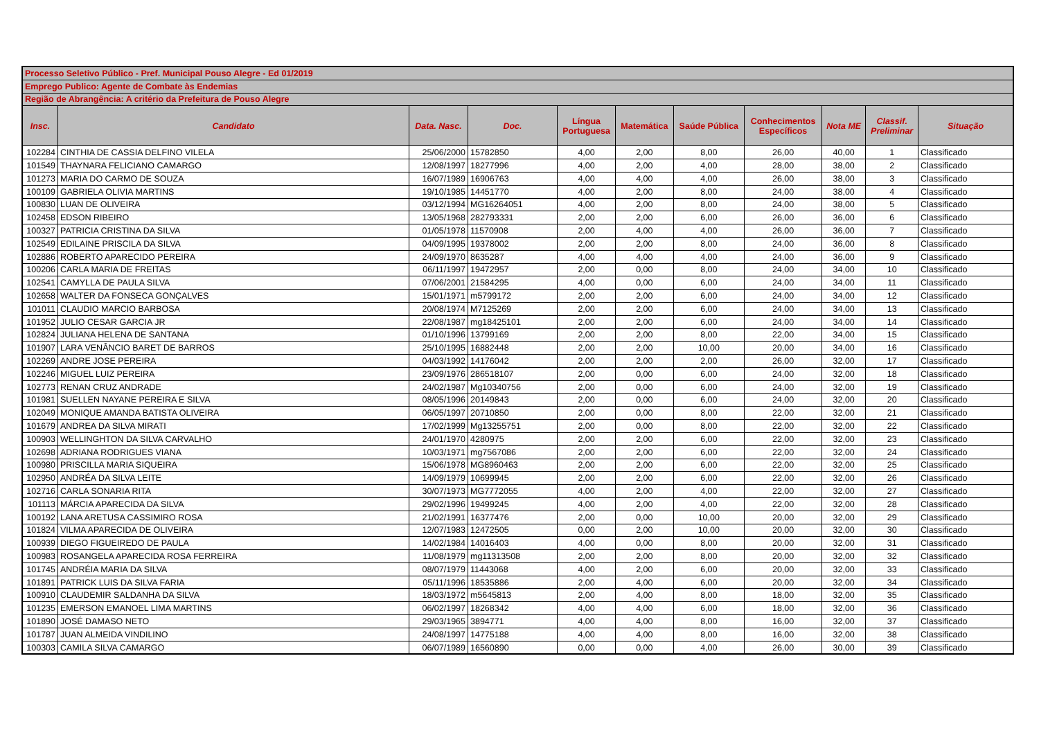| Processo Seletivo Público - Pref. Municipal Pouso Alegre - Ed 01/2019 | | | | | | | | | | |
| Emprego Publico: Agente de Combate às Endemias | | | | | | | | | | |
| Região de Abrangência: A critério da Prefeitura de Pouso Alegre | | | | | | | | | | |
| Insc. | Candidato | Data. Nasc. | Doc. | Língua Portuguesa | Matemática | Saúde Pública | Conhecimentos Específicos | Nota ME | Classif. Preliminar | Situação |
| 102284 | CINTHIA DE CASSIA DELFINO VILELA | 25/06/2000 | 15782850 | 4,00 | 2,00 | 8,00 | 26,00 | 40,00 | 1 | Classificado |
| 101549 | THAYNARA FELICIANO CAMARGO | 12/08/1997 | 18277996 | 4,00 | 2,00 | 4,00 | 28,00 | 38,00 | 2 | Classificado |
| 101273 | MARIA DO CARMO DE SOUZA | 16/07/1989 | 16906763 | 4,00 | 4,00 | 4,00 | 26,00 | 38,00 | 3 | Classificado |
| 100109 | GABRIELA OLIVIA MARTINS | 19/10/1985 | 14451770 | 4,00 | 2,00 | 8,00 | 24,00 | 38,00 | 4 | Classificado |
| 100830 | LUAN DE OLIVEIRA | 03/12/1994 | MG16264051 | 4,00 | 2,00 | 8,00 | 24,00 | 38,00 | 5 | Classificado |
| 102458 | EDSON RIBEIRO | 13/05/1968 | 282793331 | 2,00 | 2,00 | 6,00 | 26,00 | 36,00 | 6 | Classificado |
| 100327 | PATRICIA CRISTINA DA SILVA | 01/05/1978 | 11570908 | 2,00 | 4,00 | 4,00 | 26,00 | 36,00 | 7 | Classificado |
| 102549 | EDILAINE PRISCILA DA SILVA | 04/09/1995 | 19378002 | 2,00 | 2,00 | 8,00 | 24,00 | 36,00 | 8 | Classificado |
| 102886 | ROBERTO APARECIDO PEREIRA | 24/09/1970 | 8635287 | 4,00 | 4,00 | 4,00 | 24,00 | 36,00 | 9 | Classificado |
| 100206 | CARLA MARIA DE FREITAS | 06/11/1997 | 19472957 | 2,00 | 0,00 | 8,00 | 24,00 | 34,00 | 10 | Classificado |
| 102541 | CAMYLLA DE PAULA SILVA | 07/06/2001 | 21584295 | 4,00 | 0,00 | 6,00 | 24,00 | 34,00 | 11 | Classificado |
| 102658 | WALTER DA FONSECA GONÇALVES | 15/01/1971 | m5799172 | 2,00 | 2,00 | 6,00 | 24,00 | 34,00 | 12 | Classificado |
| 101011 | CLAUDIO MARCIO BARBOSA | 20/08/1974 | M7125269 | 2,00 | 2,00 | 6,00 | 24,00 | 34,00 | 13 | Classificado |
| 101952 | JULIO CESAR GARCIA JR | 22/08/1987 | mg18425101 | 2,00 | 2,00 | 6,00 | 24,00 | 34,00 | 14 | Classificado |
| 102824 | JULIANA HELENA DE SANTANA | 01/10/1996 | 13799169 | 2,00 | 2,00 | 8,00 | 22,00 | 34,00 | 15 | Classificado |
| 101907 | LARA VENÂNCIO BARET DE BARROS | 25/10/1995 | 16882448 | 2,00 | 2,00 | 10,00 | 20,00 | 34,00 | 16 | Classificado |
| 102269 | ANDRE JOSE PEREIRA | 04/03/1992 | 14176042 | 2,00 | 2,00 | 2,00 | 26,00 | 32,00 | 17 | Classificado |
| 102246 | MIGUEL LUIZ PEREIRA | 23/09/1976 | 286518107 | 2,00 | 0,00 | 6,00 | 24,00 | 32,00 | 18 | Classificado |
| 102773 | RENAN CRUZ ANDRADE | 24/02/1987 | Mg10340756 | 2,00 | 0,00 | 6,00 | 24,00 | 32,00 | 19 | Classificado |
| 101981 | SUELLEN NAYANE PEREIRA E SILVA | 08/05/1996 | 20149843 | 2,00 | 0,00 | 6,00 | 24,00 | 32,00 | 20 | Classificado |
| 102049 | MONIQUE AMANDA BATISTA OLIVEIRA | 06/05/1997 | 20710850 | 2,00 | 0,00 | 8,00 | 22,00 | 32,00 | 21 | Classificado |
| 101679 | ANDREA DA SILVA MIRATI | 17/02/1999 | Mg13255751 | 2,00 | 0,00 | 8,00 | 22,00 | 32,00 | 22 | Classificado |
| 100903 | WELLINGHTON DA SILVA CARVALHO | 24/01/1970 | 4280975 | 2,00 | 2,00 | 6,00 | 22,00 | 32,00 | 23 | Classificado |
| 102698 | ADRIANA RODRIGUES VIANA | 10/03/1971 | mg7567086 | 2,00 | 2,00 | 6,00 | 22,00 | 32,00 | 24 | Classificado |
| 100980 | PRISCILLA MARIA SIQUEIRA | 15/06/1978 | MG8960463 | 2,00 | 2,00 | 6,00 | 22,00 | 32,00 | 25 | Classificado |
| 102950 | ANDRÉA DA SILVA LEITE | 14/09/1979 | 10699945 | 2,00 | 2,00 | 6,00 | 22,00 | 32,00 | 26 | Classificado |
| 102716 | CARLA SONARIA RITA | 30/07/1973 | MG7772055 | 4,00 | 2,00 | 4,00 | 22,00 | 32,00 | 27 | Classificado |
| 101113 | MÁRCIA APARECIDA DA SILVA | 29/02/1996 | 19499245 | 4,00 | 2,00 | 4,00 | 22,00 | 32,00 | 28 | Classificado |
| 100192 | LANA ARETUSA CASSIMIRO ROSA | 21/02/1991 | 16377476 | 2,00 | 0,00 | 10,00 | 20,00 | 32,00 | 29 | Classificado |
| 101824 | VILMA APARECIDA DE OLIVEIRA | 12/07/1983 | 12472505 | 0,00 | 2,00 | 10,00 | 20,00 | 32,00 | 30 | Classificado |
| 100939 | DIEGO FIGUEIREDO DE PAULA | 14/02/1984 | 14016403 | 4,00 | 0,00 | 8,00 | 20,00 | 32,00 | 31 | Classificado |
| 100983 | ROSANGELA APARECIDA ROSA FERREIRA | 11/08/1979 | mg11313508 | 2,00 | 2,00 | 8,00 | 20,00 | 32,00 | 32 | Classificado |
| 101745 | ANDRÉIA MARIA DA SILVA | 08/07/1979 | 11443068 | 4,00 | 2,00 | 6,00 | 20,00 | 32,00 | 33 | Classificado |
| 101891 | PATRICK LUIS DA SILVA FARIA | 05/11/1996 | 18535886 | 2,00 | 4,00 | 6,00 | 20,00 | 32,00 | 34 | Classificado |
| 100910 | CLAUDEMIR SALDANHA DA SILVA | 18/03/1972 | m5645813 | 2,00 | 4,00 | 8,00 | 18,00 | 32,00 | 35 | Classificado |
| 101235 | EMERSON EMANOEL LIMA MARTINS | 06/02/1997 | 18268342 | 4,00 | 4,00 | 6,00 | 18,00 | 32,00 | 36 | Classificado |
| 101890 | JOSÉ DAMASO NETO | 29/03/1965 | 3894771 | 4,00 | 4,00 | 8,00 | 16,00 | 32,00 | 37 | Classificado |
| 101787 | JUAN ALMEIDA VINDILINO | 24/08/1997 | 14775188 | 4,00 | 4,00 | 8,00 | 16,00 | 32,00 | 38 | Classificado |
| 100303 | CAMILA SILVA CAMARGO | 06/07/1989 | 16560890 | 0,00 | 0,00 | 4,00 | 26,00 | 30,00 | 39 | Classificado |